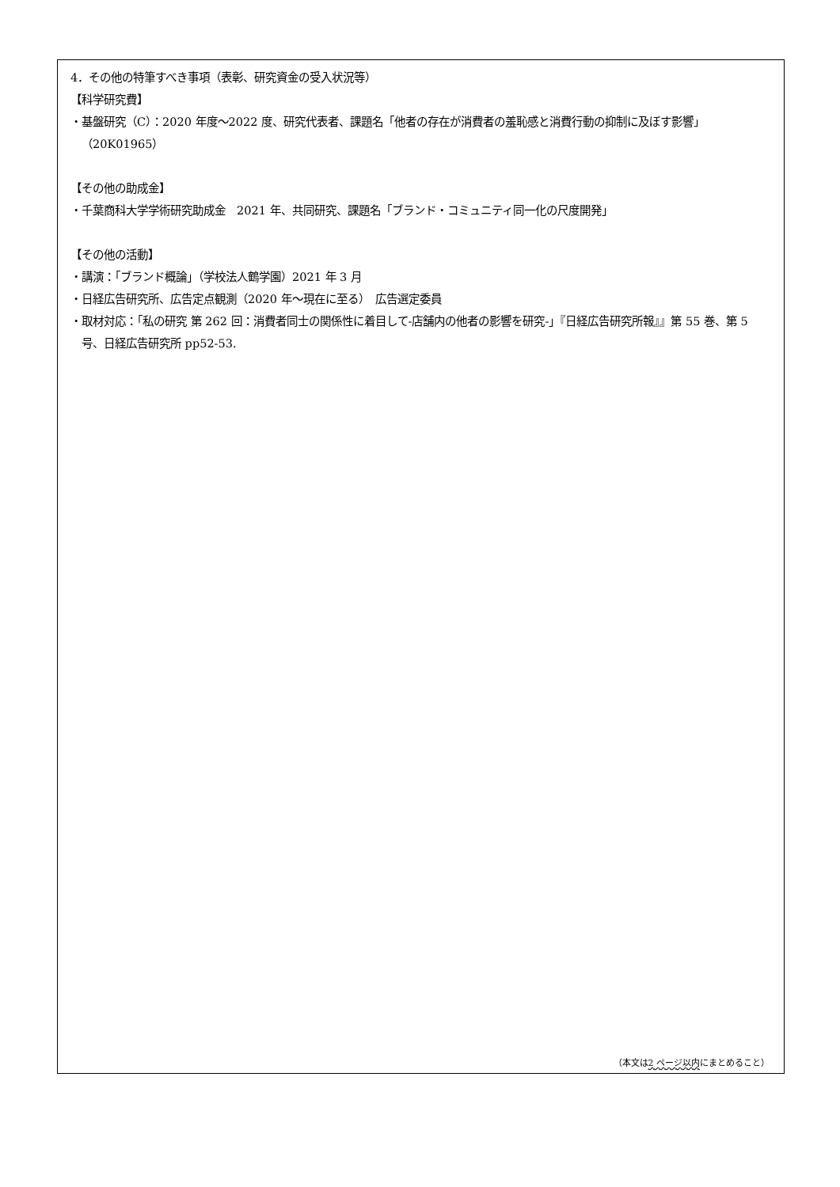4．その他の特筆すべき事項（表彰、研究資金の受入状況等）
【科学研究費】
・基盤研究（C）：2020 年度～2022 度、研究代表者、課題名「他者の存在が消費者の羞恥感と消費行動の抑制に及ぼす影響」（20K01965）
【その他の助成金】
・千葉商科大学学術研究助成金　2021 年、共同研究、課題名「ブランド・コミュニティ同一化の尺度開発」
【その他の活動】
・講演：「ブランド概論」（学校法人鶴学園）2021 年 3 月
・日経広告研究所、広告定点観測（2020 年～現在に至る）　広告選定委員
・取材対応：「私の研究 第 262 回：消費者同士の関係性に着目して‐店舗内の他者の影響を研究‐」『日経広告研究所報』』第 55 巻、第 5 号、日経広告研究所 pp52-53.
（本文は2 ページ以内にまとめること）